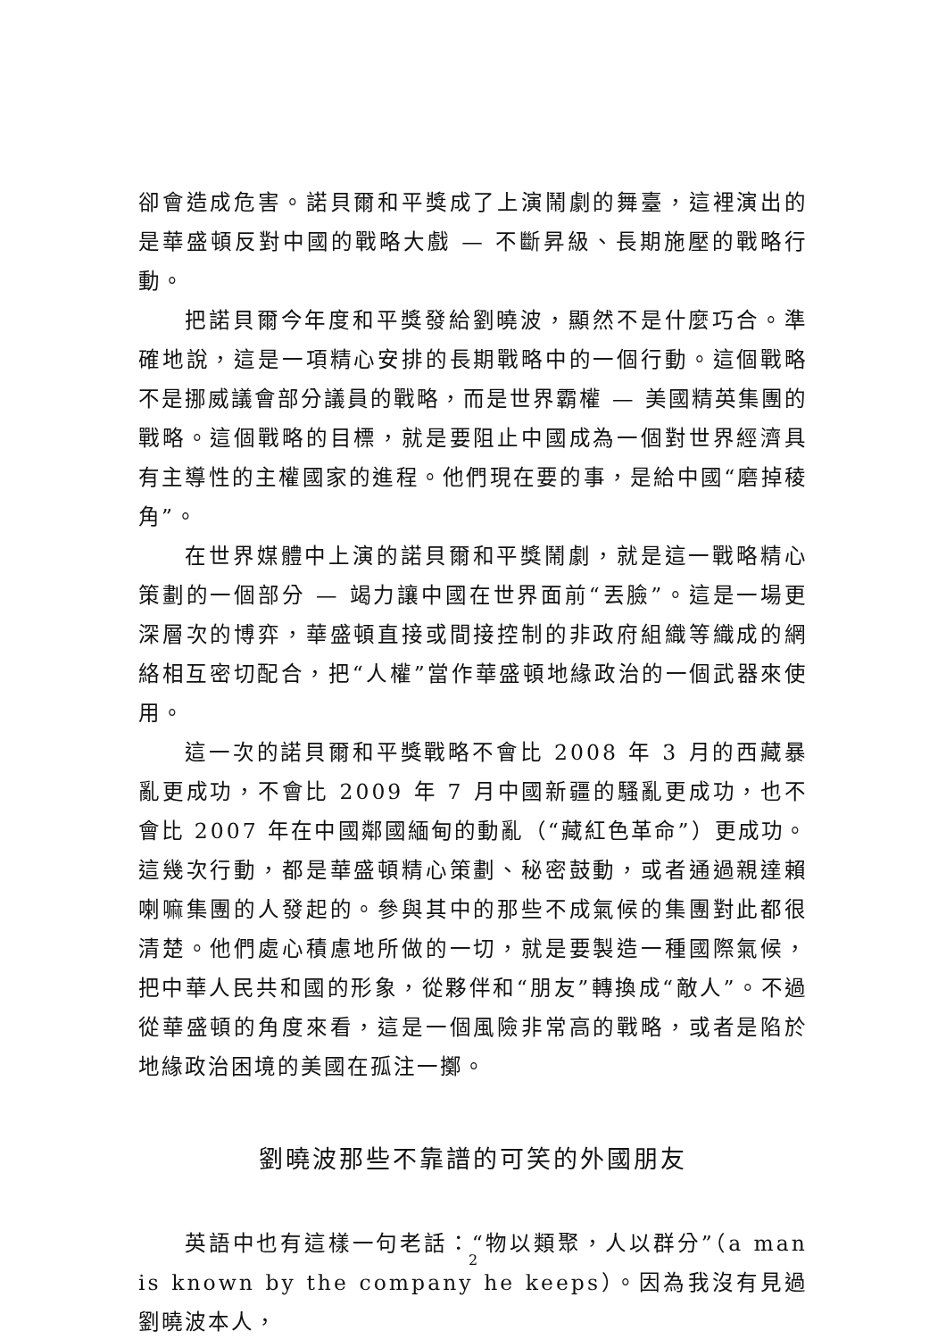卻會造成危害。諾貝爾和平獎成了上演鬧劇的舞臺，這裡演出的是華盛頓反對中國的戰略大戲 — 不斷昇級、長期施壓的戰略行動。
把諾貝爾今年度和平獎發給劉曉波，顯然不是什麼巧合。準確地說，這是一項精心安排的長期戰略中的一個行動。這個戰略不是挪威議會部分議員的戰略，而是世界霸權 — 美國精英集團的戰略。這個戰略的目標，就是要阻止中國成為一個對世界經濟具有主導性的主權國家的進程。他們現在要的事，是給中國“磨掉稜角”。
在世界媒體中上演的諾貝爾和平獎鬧劇，就是這一戰略精心策劃的一個部分 — 竭力讓中國在世界面前“丟臉”。這是一場更深層次的博弈，華盛頓直接或間接控制的非政府組織等織成的網絡相互密切配合，把“人權”當作華盛頓地緣政治的一個武器來使用。
這一次的諾貝爾和平獎戰略不會比 2008 年 3 月的西藏暴亂更成功，不會比 2009 年 7 月中國新疆的騷亂更成功，也不會比 2007 年在中國鄰國緬甸的動亂（“藏紅色革命”）更成功。這幾次行動，都是華盛頓精心策劃、秘密鼓動，或者通過親達賴喇嘛集團的人發起的。參與其中的那些不成氣候的集團對此都很清楚。他們處心積慮地所做的一切，就是要製造一種國際氣候，把中華人民共和國的形象，從夥伴和“朋友”轉換成“敵人”。不過從華盛頓的角度來看，這是一個風險非常高的戰略，或者是陷於地緣政治困境的美國在孤注一擲。
劉曉波那些不靠譜的可笑的外國朋友
英語中也有這樣一句老話：“物以類聚，人以群分”（a man is known by the company he keeps）。因為我沒有見過劉曉波本人，
2